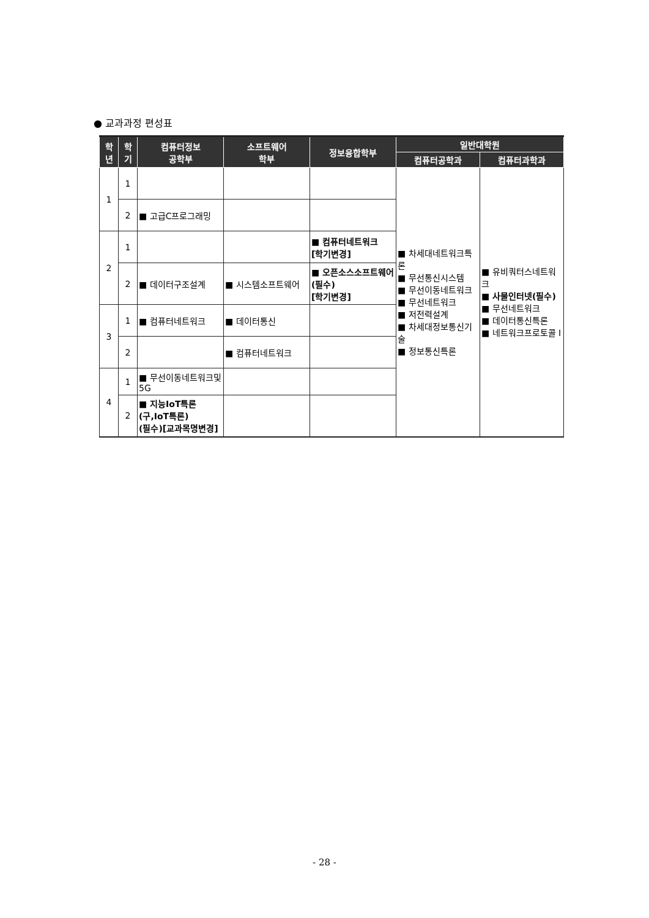● 교과과정 편성표
| 학 년 | 학 기 | 컴퓨터정보 공학부 | 소프트웨어 학부 | 정보융합학부 | 일반대학원 | |
| --- | --- | --- | --- | --- | --- | --- |
| | | | | | 컴퓨터공학과 | 컴퓨터과학과 |
| 1 | 1 | | | | ■ 차세대네트워크특론 ■ 무선통신시스템 ■ 무선이동네트워크 ■ 무선네트워크 ■ 저전력설계 ■ 차세대정보통신기술 ■ 정보통신특론 | ■ 유비쿼터스네트워크 ■ 사물인터넷(필수) ■ 무선네트워크 ■ 데이터통신특론 ■ 네트워크프로토콜 I |
| | 2 | ■ 고급C프로그래밍 | | | | |
| 2 | 1 | | | ■ 컴퓨터네트워크 [학기변경] | | |
| | 2 | ■ 데이터구조설계 | ■ 시스템소프트웨어 | ■ 오픈소스소프트웨어(필수) [학기변경] | | |
| 3 | 1 | ■ 컴퓨터네트워크 | ■ 데이터통신 | | | |
| | 2 | | ■ 컴퓨터네트워크 | | | |
| 4 | 1 | ■ 무선이동네트워크및5G | | | | |
| | 2 | ■ 지능IoT특론 (구,IoT특론) (필수)[교과목명변경] | | | | |
- 28 -